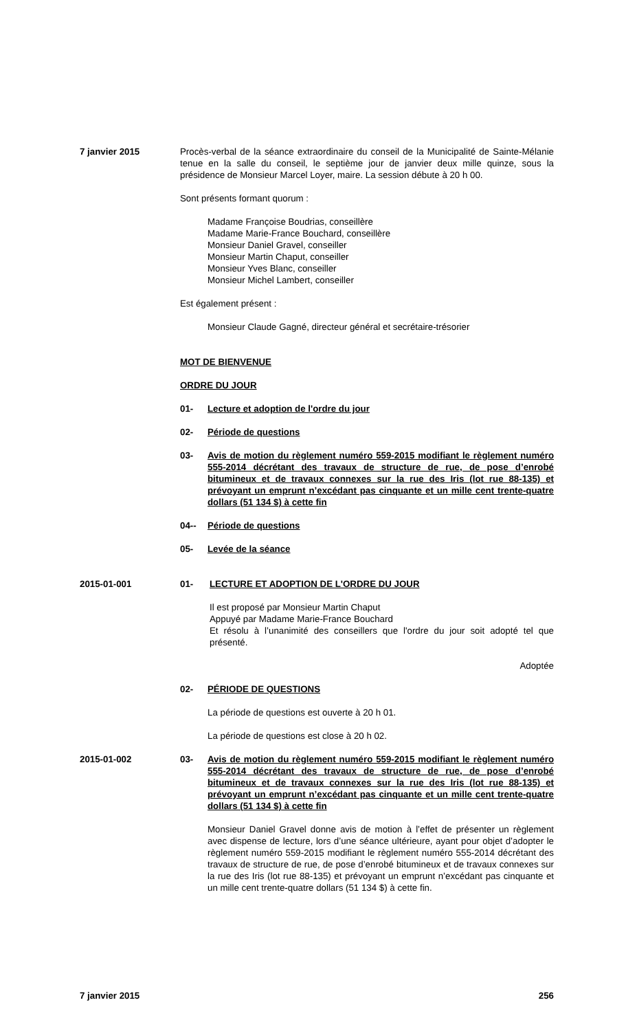7 janvier 2015 Procès-verbal de la séance extraordinaire du conseil de la Municipalité de Sainte-Mélanie tenue en la salle du conseil, le septième jour de janvier deux mille quinze, sous la présidence de Monsieur Marcel Loyer, maire. La session débute à 20 h 00.
Sont présents formant quorum :
Madame Françoise Boudrias, conseillère
Madame Marie-France Bouchard, conseillère
Monsieur Daniel Gravel, conseiller
Monsieur Martin Chaput, conseiller
Monsieur Yves Blanc, conseiller
Monsieur Michel Lambert, conseiller
Est également présent :
Monsieur Claude Gagné, directeur général et secrétaire-trésorier
MOT DE BIENVENUE
ORDRE DU JOUR
01- Lecture et adoption de l'ordre du jour
02- Période de questions
03- Avis de motion du règlement numéro 559-2015 modifiant le règlement numéro 555-2014 décrétant des travaux de structure de rue, de pose d’enrobé bitumineux et de travaux connexes sur la rue des Iris (lot rue 88-135) et prévoyant un emprunt n’excédant pas cinquante et un mille cent trente-quatre dollars (51 134 $) à cette fin
04-- Période de questions
05- Levée de la séance
2015-01-001 01- LECTURE ET ADOPTION DE L'ORDRE DU JOUR
Il est proposé par Monsieur Martin Chaput
Appuyé par Madame Marie-France Bouchard
Et résolu à l’unanimité des conseillers que l'ordre du jour soit adopté tel que présenté.
Adoptée
02- PÉRIODE DE QUESTIONS
La période de questions est ouverte à 20 h 01.
La période de questions est close à 20 h 02.
2015-01-002 03- Avis de motion du règlement numéro 559-2015 modifiant le règlement numéro 555-2014 décrétant des travaux de structure de rue, de pose d’enrobé bitumineux et de travaux connexes sur la rue des Iris (lot rue 88-135) et prévoyant un emprunt n’excédant pas cinquante et un mille cent trente-quatre dollars (51 134 $) à cette fin
Monsieur Daniel Gravel donne avis de motion à l’effet de présenter un règlement avec dispense de lecture, lors d’une séance ultérieure, ayant pour objet d’adopter le règlement numéro 559-2015 modifiant le règlement numéro 555-2014 décrétant des travaux de structure de rue, de pose d’enrobé bitumineux et de travaux connexes sur la rue des Iris (lot rue 88-135) et prévoyant un emprunt n’excédant pas cinquante et un mille cent trente-quatre dollars (51 134 $) à cette fin.
7 janvier 2015 256